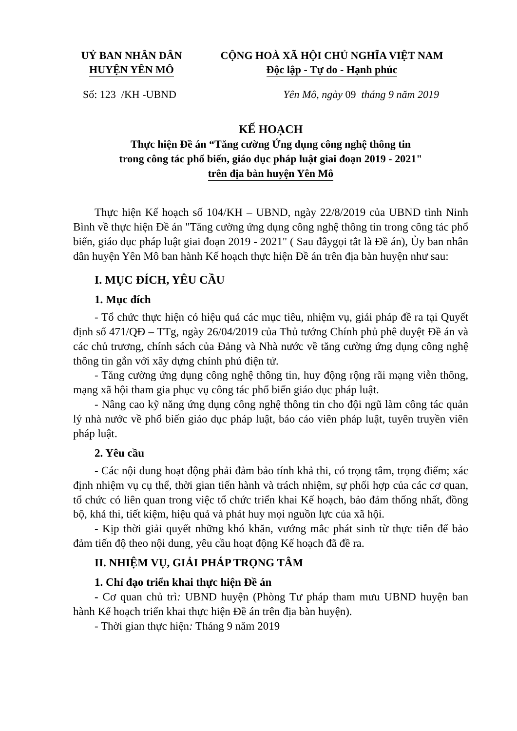UỶ BAN NHÂN DÂN
HUYỆN YÊN MÔ
CỘNG HOÀ XÃ HỘI CHỦ NGHĨA VIỆT NAM
Độc lập - Tự do - Hạnh phúc
Số: 123 /KH -UBND Yên Mô, ngày 09 tháng 9 năm 2019
KẾ HOẠCH
Thực hiện Đề án “Tăng cường Ứng dụng công nghệ thông tin
trong công tác phổ biến, giáo dục pháp luật giai đoạn 2019 - 2021"
trên địa bàn huyện Yên Mô
Thực hiện Kế hoạch số 104/KH – UBND, ngày 22/8/2019 của UBND tỉnh Ninh Bình về thực hiện Đề án "Tăng cường ứng dụng công nghệ thông tin trong công tác phổ biến, giáo dục pháp luật giai đoạn 2019 - 2021" ( Sau đâygọi tắt là Đề án), Ủy ban nhân dân huyện Yên Mô ban hành Kế hoạch thực hiện Đề án trên địa bàn huyện như sau:
I. MỤC ĐÍCH, YÊU CẦU
1. Mục đích
- Tổ chức thực hiện có hiệu quả các mục tiêu, nhiệm vụ, giải pháp đề ra tại Quyết định số 471/QĐ – TTg, ngày 26/04/2019 của Thủ tướng Chính phủ phê duyệt Đề án và các chủ trương, chính sách của Đảng và Nhà nước về tăng cường ứng dụng công nghệ thông tin gắn với xây dựng chính phủ điện tử.
- Tăng cường ứng dụng công nghệ thông tin, huy động rộng rãi mạng viễn thông, mạng xã hội tham gia phục vụ công tác phổ biến giáo dục pháp luật.
- Nâng cao kỹ năng ứng dụng công nghệ thông tin cho đội ngũ làm công tác quản lý nhà nước về phổ biến giáo dục pháp luật, báo cáo viên pháp luật, tuyên truyền viên pháp luật.
2. Yêu cầu
- Các nội dung hoạt động phải đảm bảo tính khả thi, có trọng tâm, trọng điểm; xác định nhiệm vụ cụ thể, thời gian tiến hành và trách nhiệm, sự phối hợp của các cơ quan, tổ chức có liên quan trong việc tổ chức triển khai Kế hoạch, bảo đảm thống nhất, đồng bộ, khả thi, tiết kiệm, hiệu quả và phát huy mọi nguồn lực của xã hội.
- Kịp thời giải quyết những khó khăn, vướng mắc phát sinh từ thực tiễn để bảo đảm tiến độ theo nội dung, yêu cầu hoạt động Kế hoạch đã đề ra.
II. NHIỆM VỤ, GIẢI PHÁP TRỌNG TÂM
1. Chỉ đạo triển khai thực hiện Đề án
- Cơ quan chủ trì: UBND huyện (Phòng Tư pháp tham mưu UBND huyện ban hành Kế hoạch triển khai thực hiện Đề án trên địa bàn huyện).
- Thời gian thực hiện: Tháng 9 năm 2019